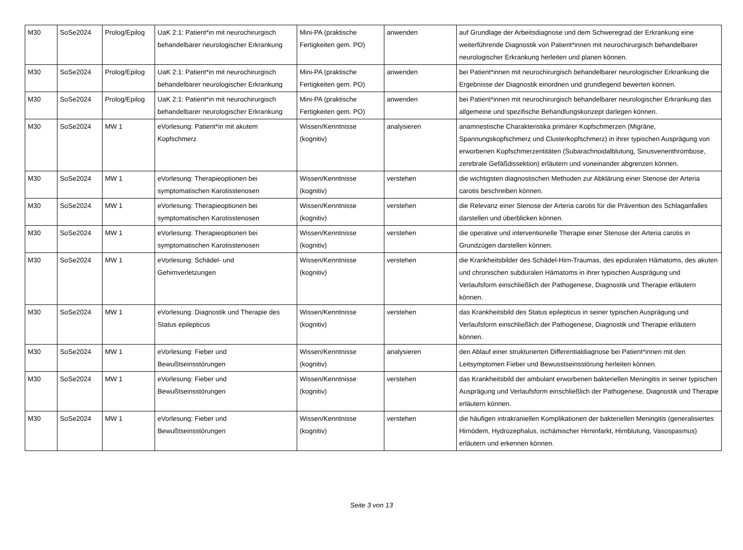| M30 | SoSe2024 | Prolog/Epilog | UaK 2:1: Patient*in mit neurochirurgisch behandelbarer neurologischer Erkrankung | Mini-PA (praktische Fertigkeiten gem. PO) | anwenden | auf Grundlage der Arbeitsdiagnose und dem Schweregrad der Erkrankung eine weiterführende Diagnostik von Patient*innen mit neurochirurgisch behandelbarer neurologischer Erkrankung herleiten und planen können. |
| M30 | SoSe2024 | Prolog/Epilog | UaK 2:1: Patient*in mit neurochirurgisch behandelbarer neurologischer Erkrankung | Mini-PA (praktische Fertigkeiten gem. PO) | anwenden | bei Patient*innen mit neurochirurgisch behandelbarer neurologischer Erkrankung die Ergebnisse der Diagnostik einordnen und grundlegend bewerten können. |
| M30 | SoSe2024 | Prolog/Epilog | UaK 2:1: Patient*in mit neurochirurgisch behandelbarer neurologischer Erkrankung | Mini-PA (praktische Fertigkeiten gem. PO) | anwenden | bei Patient*innen mit neurochirurgisch behandelbarer neurologischer Erkrankung das allgemeine und spezifische Behandlungskonzept darlegen können. |
| M30 | SoSe2024 | MW 1 | eVorlesung: Patient*in mit akutem Kopfschmerz | Wissen/Kenntnisse (kognitiv) | analysieren | anamnestische Charakteristika primärer Kopfschmerzen (Migräne, Spannungskopfschmerz und Clusterkopfschmerz) in ihrer typischen Ausprägung von erworbenen Kopfschmerzentitäten (Subarachnoidalblutung, Sinusvenenthrombose, zerebrale Gefäßdissektion) erläutern und voneinander abgrenzen können. |
| M30 | SoSe2024 | MW 1 | eVorlesung: Therapieoptionen bei symptomatischen Karotisstenosen | Wissen/Kenntnisse (kognitiv) | verstehen | die wichtigsten diagnostischen Methoden zur Abklärung einer Stenose der Arteria carotis beschreiben können. |
| M30 | SoSe2024 | MW 1 | eVorlesung: Therapieoptionen bei symptomatischen Karotisstenosen | Wissen/Kenntnisse (kognitiv) | verstehen | die Relevanz einer Stenose der Arteria carotis für die Prävention des Schlaganfalles darstellen und überblicken können. |
| M30 | SoSe2024 | MW 1 | eVorlesung: Therapieoptionen bei symptomatischen Karotisstenosen | Wissen/Kenntnisse (kognitiv) | verstehen | die operative und interventionelle Therapie einer Stenose der Arteria carotis in Grundzügen darstellen können. |
| M30 | SoSe2024 | MW 1 | eVorlesung: Schädel- und Gehirnverletzungen | Wissen/Kenntnisse (kognitiv) | verstehen | die Krankheitsbilder des Schädel-Hirn-Traumas, des epiduralen Hämatoms, des akuten und chronischen subduralen Hämatoms in ihrer typischen Ausprägung und Verlaufsform einschließlich der Pathogenese, Diagnostik und Therapie erläutern können. |
| M30 | SoSe2024 | MW 1 | eVorlesung: Diagnostik und Therapie des Status epilepticus | Wissen/Kenntnisse (kognitiv) | verstehen | das Krankheitsbild des Status epilepticus in seiner typischen Ausprägung und Verlaufsform einschließlich der Pathogenese, Diagnostik und Therapie erläutern können. |
| M30 | SoSe2024 | MW 1 | eVorlesung: Fieber und Bewußtseinsstörungen | Wissen/Kenntnisse (kognitiv) | analysieren | den Ablauf einer strukturierten Differentialdiagnose bei Patient*innen mit den Leitsymptomen Fieber und Bewusstseinsstörung herleiten können. |
| M30 | SoSe2024 | MW 1 | eVorlesung: Fieber und Bewußtseinsstörungen | Wissen/Kenntnisse (kognitiv) | verstehen | das Krankheitsbild der ambulant erworbenen bakteriellen Meningitis in seiner typischen Ausprägung und Verlaufsform einschließlich der Pathogenese, Diagnostik und Therapie erläutern können. |
| M30 | SoSe2024 | MW 1 | eVorlesung: Fieber und Bewußtseinsstörungen | Wissen/Kenntnisse (kognitiv) | verstehen | die häufigen intrakraniellen Komplikationen der bakteriellen Meningitis (generalisiertes Hirnödem, Hydrozephalus, ischämischer Hirninfarkt, Hirnblutung, Vasospasmus) erläutern und erkennen können. |
Seite 3 von 13